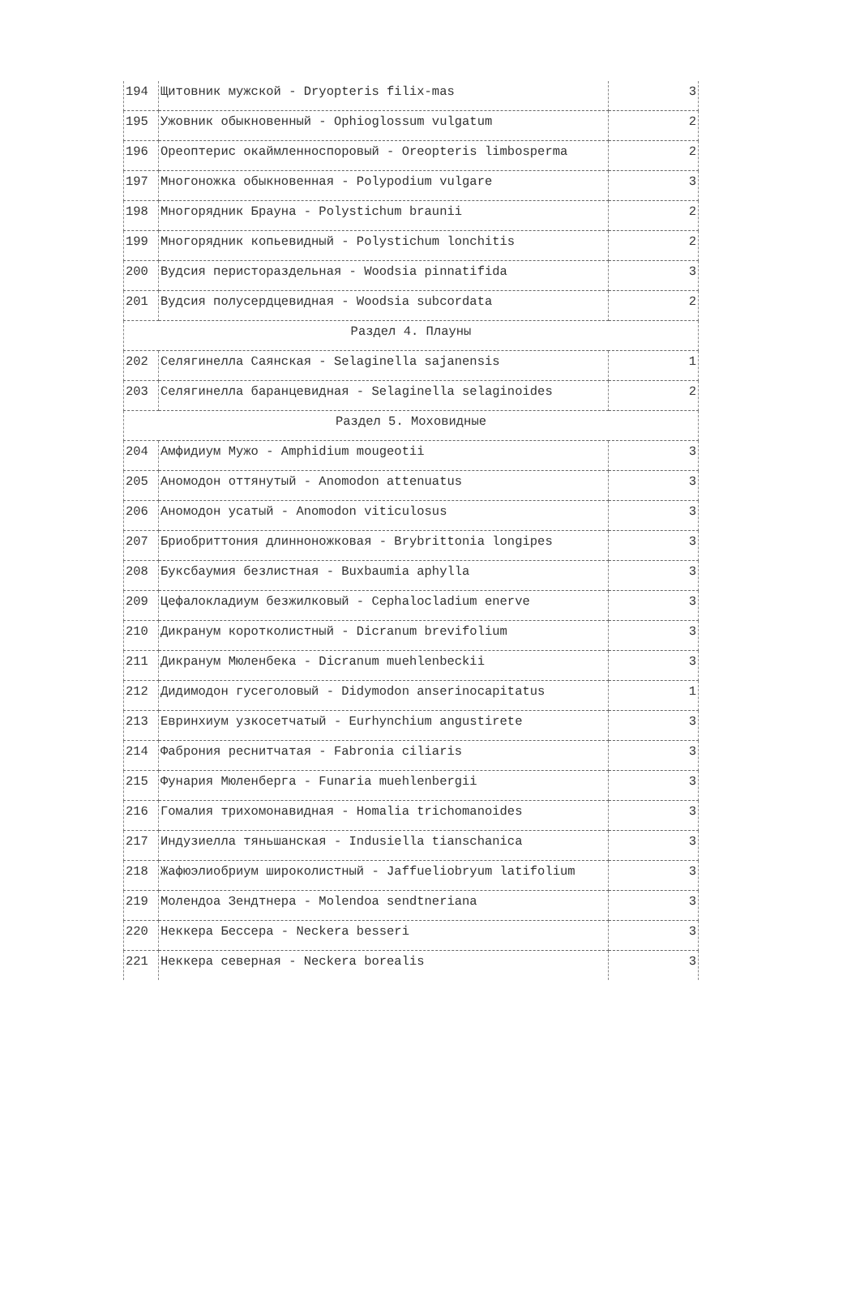| 194 | Щитовник мужской - Dryopteris filix-mas | 3 |
| 195 | Ужовник обыкновенный - Ophioglossum vulgatum | 2 |
| 196 | Ореоптерис окаймленноспоровый - Oreopteris limbosperma | 2 |
| 197 | Многоножка обыкновенная - Polypodium vulgare | 3 |
| 198 | Многорядник Брауна - Polystichum braunii | 2 |
| 199 | Многорядник копьевидный - Polystichum lonchitis | 2 |
| 200 | Вудсия перистораздельная - Woodsia pinnatifida | 3 |
| 201 | Вудсия полусердцевидная - Woodsia subcordata | 2 |
| Раздел 4. Плауны | | |
| 202 | Селягинелла Саянская - Selaginella sajanensis | 1 |
| 203 | Селягинелла баранцевидная - Selaginella selaginoides | 2 |
| Раздел 5. Моховидные | | |
| 204 | Амфидиум Мужо - Amphidium mougeotii | 3 |
| 205 | Аномодон оттянутый - Anomodon attenuatus | 3 |
| 206 | Аномодон усатый - Anomodon viticulosus | 3 |
| 207 | Бриобриттония длинноножковая - Brybrittonia longipes | 3 |
| 208 | Буксбаумия безлистная - Buxbaumia aphylla | 3 |
| 209 | Цефалокладиум безжилковый - Cephalocladium enerve | 3 |
| 210 | Дикранум коротколистный - Dicranum brevifolium | 3 |
| 211 | Дикранум Мюленбека - Dicranum muehlenbeckii | 3 |
| 212 | Дидимодон гусеголовый - Didymodon anserinocapitatus | 1 |
| 213 | Евринхиум узкосетчатый - Eurhynchium angustirete | 3 |
| 214 | Фаброния реснитчатая - Fabronia ciliaris | 3 |
| 215 | Фунария Мюленберга - Funaria muehlenbergii | 3 |
| 216 | Гомалия трихомонавидная - Homalia trichomanoides | 3 |
| 217 | Индузиелла тяньшанская - Indusiella tianschanica | 3 |
| 218 | Жафюэлиобриум широколистный - Jaffueliobryum latifolium | 3 |
| 219 | Молендоа Зендтнера - Molendoa sendtneriana | 3 |
| 220 | Неккера Бессера - Neckera besseri | 3 |
| 221 | Неккера северная - Neckera borealis | 3 |